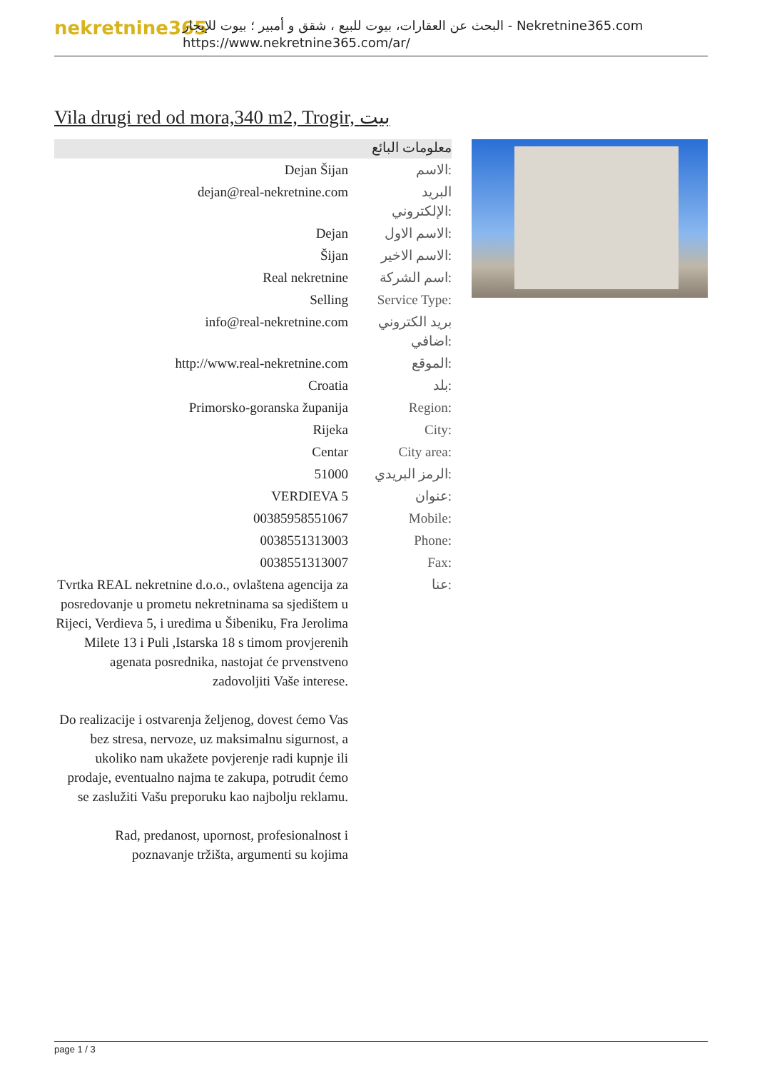nekretnine365
البحث عن العقارات، بيوت للبيع ، شقق و أمبير ؛ بيوت للإيجار - Nekretnine365.com
https://www.nekretnine365.com/ar/
Vila drugi red od mora,340 m2, Trogir, بيت
معلومات البائع
| Dejan Šijan | الاسم: |
| dejan@real-nekretnine.com | البريد الإلكتروني: |
| Dejan | الاسم الاول: |
| Šijan | الاسم الاخير: |
| Real nekretnine | اسم الشركة: |
| Selling | Service Type: |
| info@real-nekretnine.com | بريد الكتروني اضافي: |
| http://www.real-nekretnine.com | الموقع: |
| Croatia | بلد: |
| Primorsko-goranska županija | Region: |
| Rijeka | City: |
| Centar | City area: |
| 51000 | الرمز البريدي: |
| VERDIEVA 5 | عنوان: |
| 00385958551067 | Mobile: |
| 0038551313003 | Phone: |
| 0038551313007 | Fax: |
| Tvrtka REAL nekretnine d.o.o., ovlaštena agencija za posredovanje u prometu nekretninama sa sjedištem u Rijeci, Verdieva 5, i uredima u Šibeniku, Fra Jerolima Milete 13 i Puli ,Istarska 18 s timom provjerenih agenata posrednika, nastojat će prvenstveno zadovoljiti Vaše interese. Do realizacije i ostvarenja željenog, dovest ćemo Vas bez stresa, nervoze, uz maksimalnu sigurnost, a ukoliko nam ukažete povjerenje radi kupnje ili prodaje, eventualno najma te zakupa, potrudit ćemo se zaslužiti Vašu preporuku kao najbolju reklamu. Rad, predanost, upornost, profesionalnost i poznavanje tržišta, argumenti su kojima | عنا: |
page 1 / 3